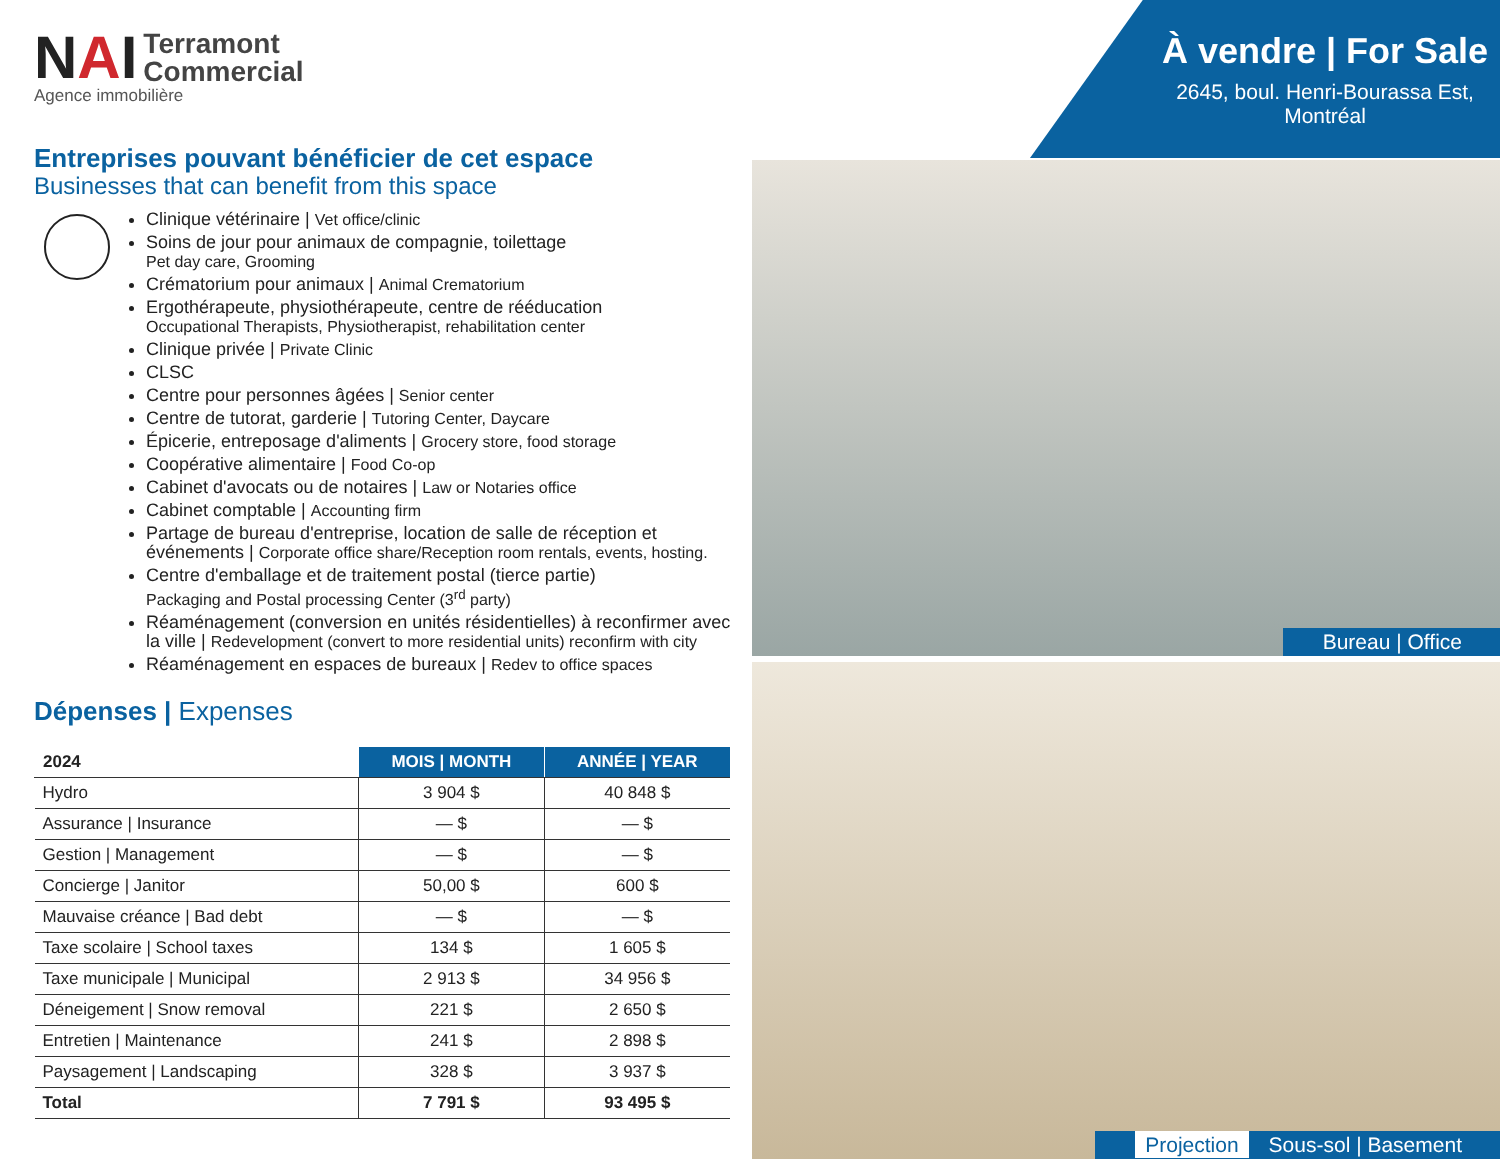NAI
Terramont
Commercial
Agence immobilière
Entreprises pouvant bénéficier de cet espace
Businesses that can benefit from this space
Clinique vétérinaire | Vet office/clinic
Soins de jour pour animaux de compagnie, toilettage
Pet day care, Grooming
Crématorium pour animaux | Animal Crematorium
Ergothérapeute, physiothérapeute, centre de rééducation
Occupational Therapists, Physiotherapist, rehabilitation center
Clinique privée | Private Clinic
CLSC
Centre pour personnes âgées | Senior center
Centre de tutorat, garderie | Tutoring Center, Daycare
Épicerie, entreposage d'aliments | Grocery store, food storage
Coopérative alimentaire | Food Co-op
Cabinet d'avocats ou de notaires | Law or Notaries office
Cabinet comptable | Accounting firm
Partage de bureau d'entreprise, location de salle de réception et événements | Corporate office share/Reception room rentals, events, hosting.
Centre d'emballage et de traitement postal (tierce partie)
Packaging and Postal processing Center (3<sup>rd</sup> party)
Réaménagement (conversion en unités résidentielles) à reconfirmer avec la ville | Redevelopment (convert to more residential units) reconfirm with city
Réaménagement en espaces de bureaux | Redev to office spaces
Dépenses | Expenses
| 2024 | MOIS / MONTH | ANNÉE / YEAR |
| --- | --- | --- |
| Hydro | 3 904 $ | 40 848 $ |
| Assurance / Insurance | — $ | — $ |
| Gestion / Management | — $ | — $ |
| Concierge / Janitor | 50,00 $ | 600 $ |
| Mauvaise créance / Bad debt | — $ | — $ |
| Taxe scolaire / School taxes | 134 $ | 1 605 $ |
| Taxe municipale / Municipal | 2 913 $ | 34 956 $ |
| Déneigement / Snow removal | 221 $ | 2 650 $ |
| Entretien / Maintenance | 241 $ | 2 898 $ |
| Paysagement / Landscaping | 328 $ | 3 937 $ |
| Total | 7 791 $ | 93 495 $ |
À vendre | For Sale
2645, boul. Henri-Bourassa Est,
Montréal
Bureau | Office
Projection Sous-sol | Basement